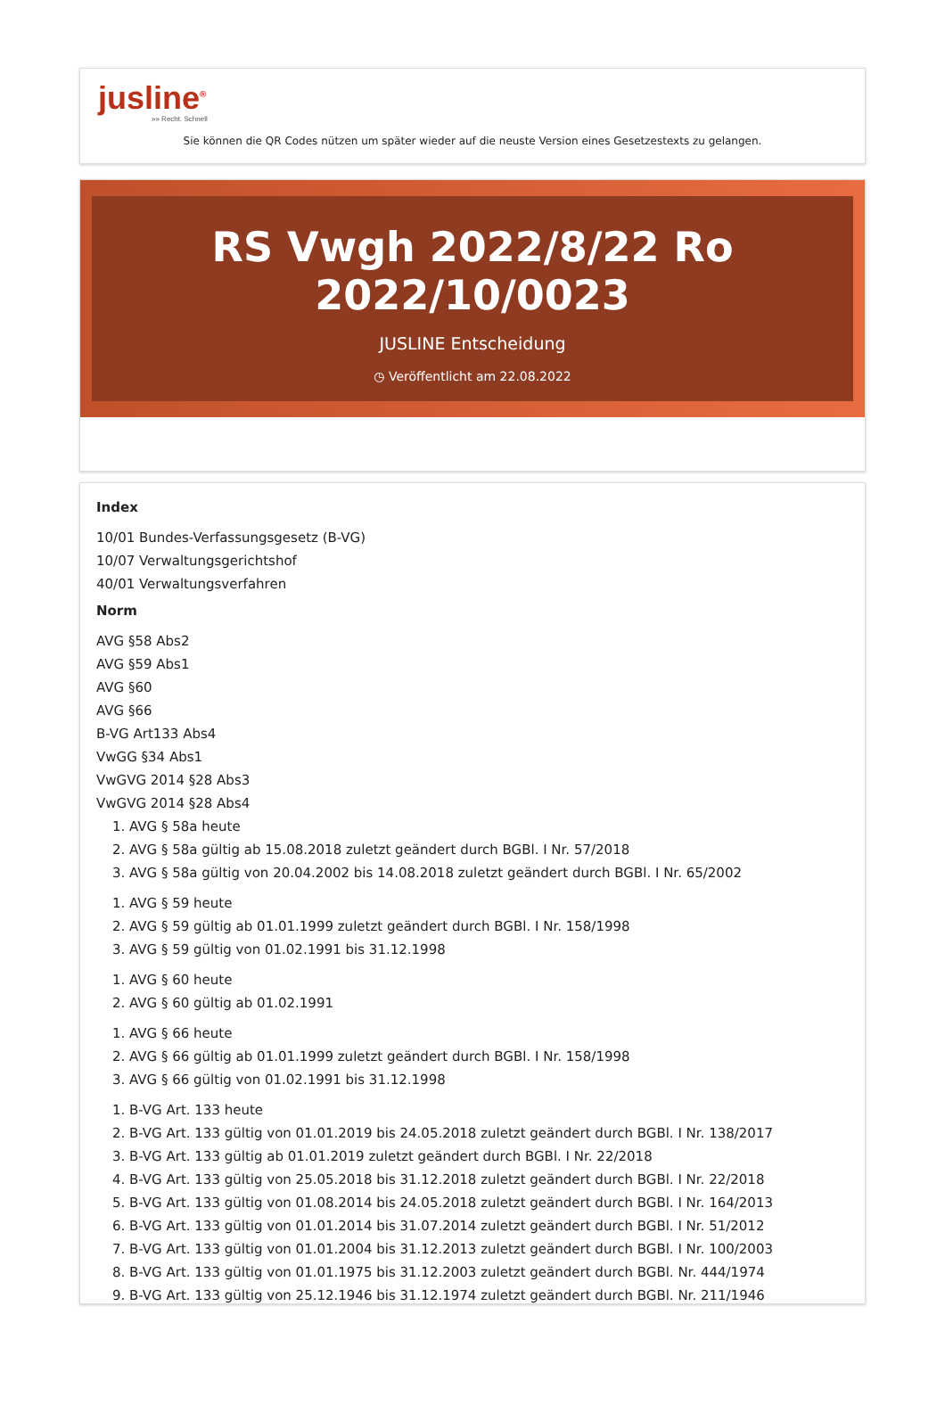jusline<sup>®</sup>
»» Recht. Schnell
Sie können die QR Codes nützen um später wieder auf die neuste Version eines Gesetzestexts zu gelangen.
RS Vwgh 2022/8/22 Ro 2022/10/0023
JUSLINE Entscheidung
◷ Veröffentlicht am 22.08.2022
Index
10/01 Bundes-Verfassungsgesetz (B-VG)
10/07 Verwaltungsgerichtshof
40/01 Verwaltungsverfahren
Norm
AVG §58 Abs2
AVG §59 Abs1
AVG §60
AVG §66
B-VG Art133 Abs4
VwGG §34 Abs1
VwGVG 2014 §28 Abs3
VwGVG 2014 §28 Abs4
1. AVG § 58a heute
2. AVG § 58a gültig ab 15.08.2018 zuletzt geändert durch BGBl. I Nr. 57/2018
3. AVG § 58a gültig von 20.04.2002 bis 14.08.2018 zuletzt geändert durch BGBl. I Nr. 65/2002
1. AVG § 59 heute
2. AVG § 59 gültig ab 01.01.1999 zuletzt geändert durch BGBl. I Nr. 158/1998
3. AVG § 59 gültig von 01.02.1991 bis 31.12.1998
1. AVG § 60 heute
2. AVG § 60 gültig ab 01.02.1991
1. AVG § 66 heute
2. AVG § 66 gültig ab 01.01.1999 zuletzt geändert durch BGBl. I Nr. 158/1998
3. AVG § 66 gültig von 01.02.1991 bis 31.12.1998
1. B-VG Art. 133 heute
2. B-VG Art. 133 gültig von 01.01.2019 bis 24.05.2018 zuletzt geändert durch BGBl. I Nr. 138/2017
3. B-VG Art. 133 gültig ab 01.01.2019 zuletzt geändert durch BGBl. I Nr. 22/2018
4. B-VG Art. 133 gültig von 25.05.2018 bis 31.12.2018 zuletzt geändert durch BGBl. I Nr. 22/2018
5. B-VG Art. 133 gültig von 01.08.2014 bis 24.05.2018 zuletzt geändert durch BGBl. I Nr. 164/2013
6. B-VG Art. 133 gültig von 01.01.2014 bis 31.07.2014 zuletzt geändert durch BGBl. I Nr. 51/2012
7. B-VG Art. 133 gültig von 01.01.2004 bis 31.12.2013 zuletzt geändert durch BGBl. I Nr. 100/2003
8. B-VG Art. 133 gültig von 01.01.1975 bis 31.12.2003 zuletzt geändert durch BGBl. Nr. 444/1974
9. B-VG Art. 133 gültig von 25.12.1946 bis 31.12.1974 zuletzt geändert durch BGBl. Nr. 211/1946